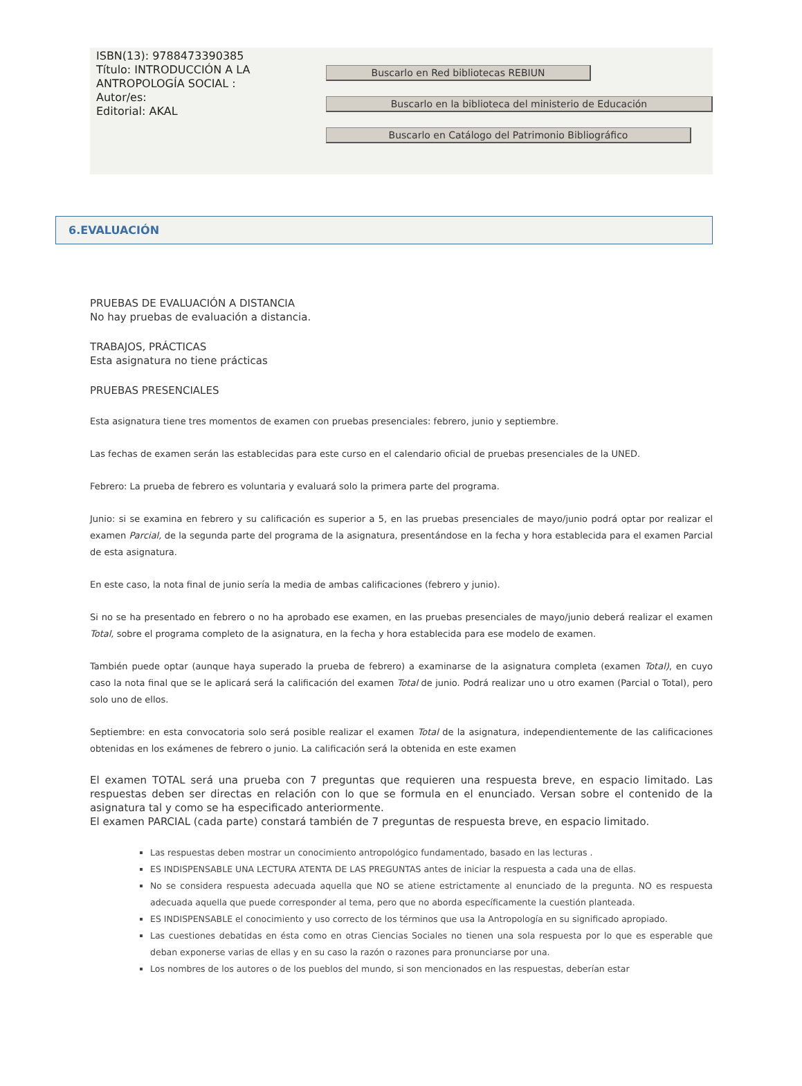ISBN(13): 9788473390385
Título: INTRODUCCIÓN A LA ANTROPOLOGÍA SOCIAL :
Autor/es:
Editorial: AKAL
Buscarlo en Red bibliotecas REBIUN
Buscarlo en la biblioteca del ministerio de Educación
Buscarlo en Catálogo del Patrimonio Bibliográfico
6.EVALUACIÓN
PRUEBAS DE EVALUACIÓN A DISTANCIA
No hay pruebas de evaluación a distancia.
TRABAJOS, PRÁCTICAS
Esta asignatura no tiene prácticas
PRUEBAS PRESENCIALES
Esta asignatura tiene tres momentos de examen con pruebas presenciales: febrero, junio y septiembre.
Las fechas de examen serán las establecidas para este curso en el calendario oficial de pruebas presenciales de la UNED.
Febrero: La prueba de febrero es voluntaria y evaluará solo la primera parte del programa.
Junio: si se examina en febrero y su calificación es superior a 5, en las pruebas presenciales de mayo/junio podrá optar por realizar el examen Parcial, de la segunda parte del programa de la asignatura, presentándose en la fecha y hora establecida para el examen Parcial de esta asignatura.
En este caso, la nota final de junio sería la media de ambas calificaciones (febrero y junio).
Si no se ha presentado en febrero o no ha aprobado ese examen, en las pruebas presenciales de mayo/junio deberá realizar el examen Total, sobre el programa completo de la asignatura, en la fecha y hora establecida para ese modelo de examen.
También puede optar (aunque haya superado la prueba de febrero) a examinarse de la asignatura completa (examen Total), en cuyo caso la nota final que se le aplicará será la calificación del examen Total de junio. Podrá realizar uno u otro examen (Parcial o Total), pero solo uno de ellos.
Septiembre: en esta convocatoria solo será posible realizar el examen Total de la asignatura, independientemente de las calificaciones obtenidas en los exámenes de febrero o junio. La calificación será la obtenida en este examen
El examen TOTAL será una prueba con 7 preguntas que requieren una respuesta breve, en espacio limitado. Las respuestas deben ser directas en relación con lo que se formula en el enunciado. Versan sobre el contenido de la asignatura tal y como se ha especificado anteriormente.
El examen PARCIAL (cada parte) constará también de 7 preguntas de respuesta breve, en espacio limitado.
Las respuestas deben mostrar un conocimiento antropológico fundamentado, basado en las lecturas .
ES INDISPENSABLE UNA LECTURA ATENTA DE LAS PREGUNTAS antes de iniciar la respuesta a cada una de ellas.
No se considera respuesta adecuada aquella que NO se atiene estrictamente al enunciado de la pregunta. NO es respuesta adecuada aquella que puede corresponder al tema, pero que no aborda específicamente la cuestión planteada.
ES INDISPENSABLE el conocimiento y uso correcto de los términos que usa la Antropología en su significado apropiado.
Las cuestiones debatidas en ésta como en otras Ciencias Sociales no tienen una sola respuesta por lo que es esperable que deban exponerse varias de ellas y en su caso la razón o razones para pronunciarse por una.
Los nombres de los autores o de los pueblos del mundo, si son mencionados en las respuestas, deberían estar